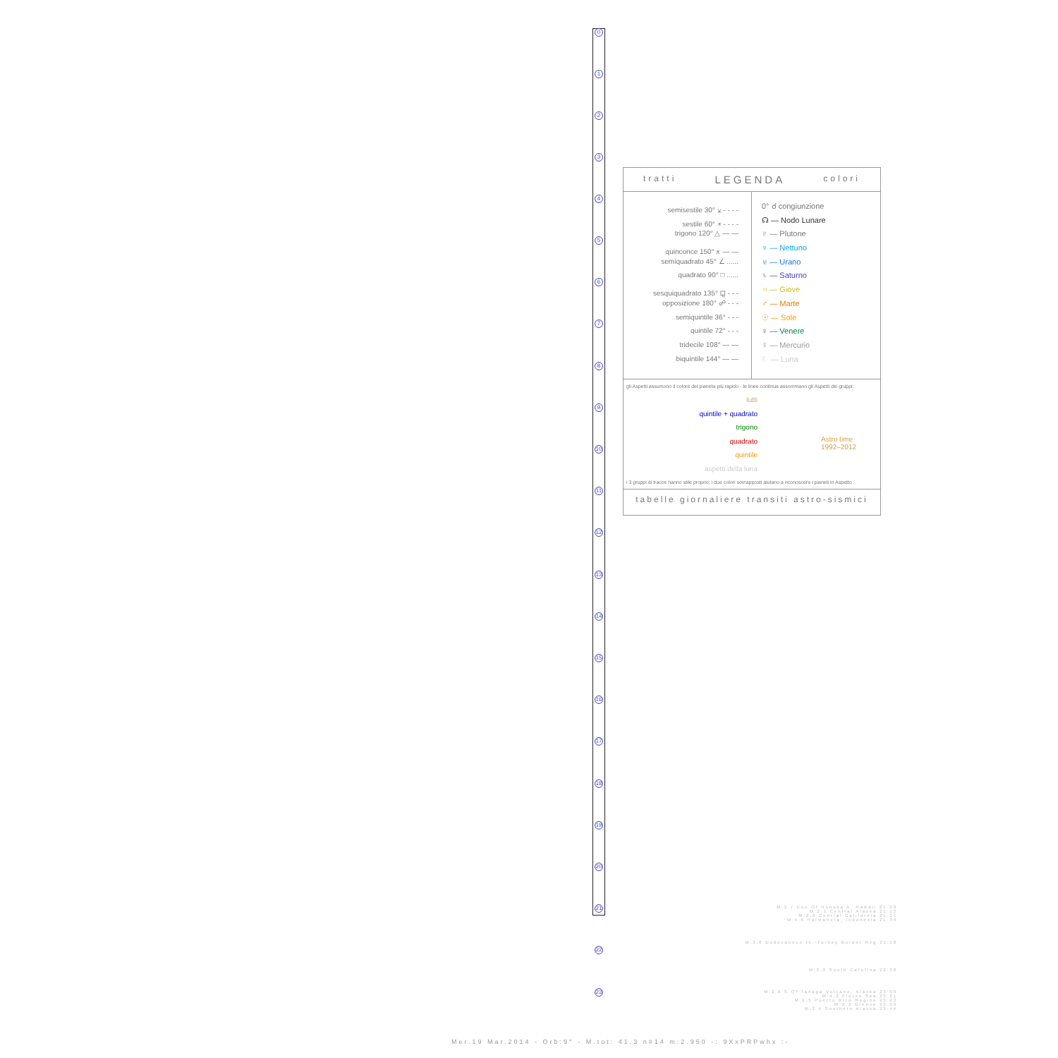0
1
2
3
4
5
6
7
8
9
10
11
12
13
14
15
16
17
18
19
20
21
22
23
tratti LEGENDA colori
semisestile 30° ⚺ - - - -
sestile 60° ⚹ - - - -
trigono 120° △ — —
quinconce 150° ⚻ — —
semiquadrato 45° ∠ ......
quadrato 90° □ ......
sesquiquadrato 135° ⚼ - - -
opposizione 180° ☍ - - -
semiquintile 36° - - -
quintile 72° - - -
tridecile 108° — —
biquintile 144° — —
0° ☌ congiunzione
☊ — Nodo Lunare
♇ — Plutone
♆ — Nettuno
♅ — Urano
♄ — Saturno
♃ — Giove
♂ — Marte
☉ — Sole
♀ — Venere
☿ — Mercurio
☾ — Luna
gli Aspetti assumono il colore del pianeta più rapido - le linee continue assommano gli Aspetti dei gruppi:
tutti
quintile + quadrato
trigono
quadrato
quintile
aspetti della luna
Astro time
1992–2012
i 3 gruppi di tracce hanno stile proprio; i due colori sovrapposti aiutano a riconoscere i pianeti in Aspetto
tabelle giornaliere transiti astro-sismici
M:2.7 Eoe Of Honoka'A, Hawaii 21:08
M:2.1 Central Alaska 21:12
M:2.6 Central California 21:21
M:4.6 Halmahera, Indonesia 21:34
M:3.6 Dodecanese Is.-Turkey Border Reg 21:58
M:3.0 South Carolina 22:38
M:2.8 S Of Tanaga Volcano, Alaska 23:09
M:4.2 Flores Sea 23:21
M:2.5 Puerto Rico Region 23:23
M:2.2 Greece 23:39
M:2.4 Southern Alaska 23:44
Mer.19 Mar.2014 - Orb:9° - M.tot: 41.3 n#14 m:2.950 -: 9XxPRPwhx :-